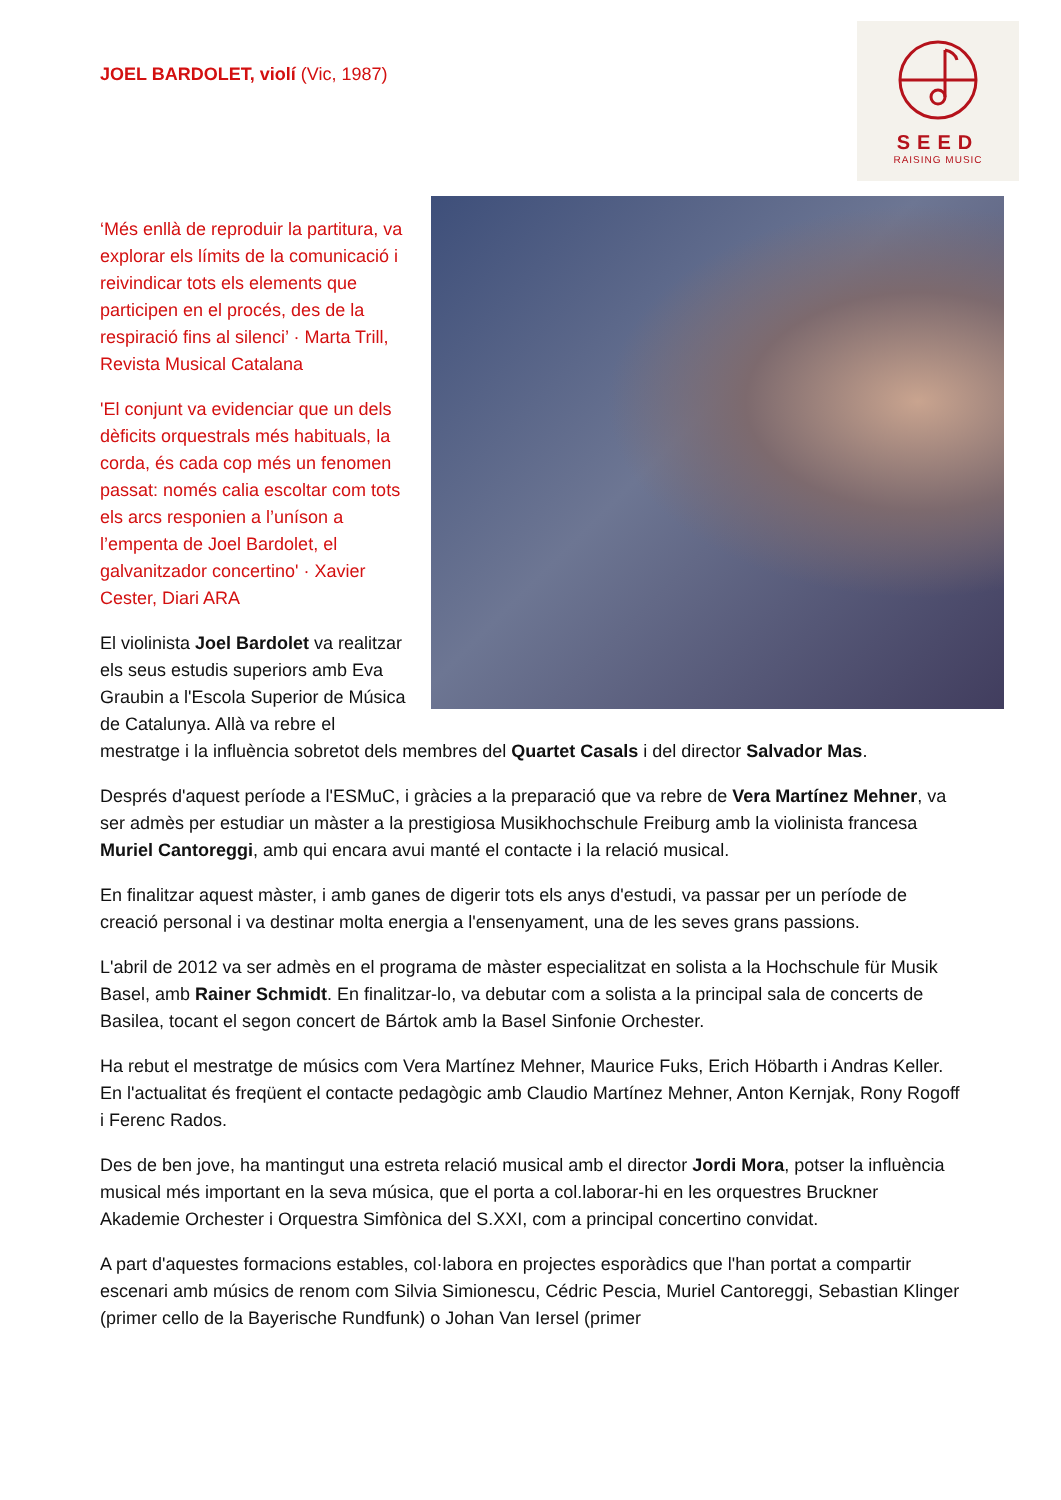SEED
RAISING MUSIC
JOEL BARDOLET, violí (Vic, 1987)
‘Més enllà de reproduir la partitura, va explorar els límits de la comunicació i reivindicar tots els elements que participen en el procés, des de la respiració fins al silenci’ · Marta Trill, Revista Musical Catalana
'El conjunt va evidenciar que un dels dèficits orquestrals més habituals, la corda, és cada cop més un fenomen passat: només calia escoltar com tots els arcs responien a l’uníson a l’empenta de Joel Bardolet, el galvanitzador concertino' · Xavier Cester, Diari ARA
El violinista Joel Bardolet va realitzar els seus estudis superiors amb Eva Graubin a l'Escola Superior de Música de Catalunya. Allà va rebre el mestratge i la influència sobretot dels membres del Quartet Casals i del director Salvador Mas.
Després d'aquest període a l'ESMuC, i gràcies a la preparació que va rebre de Vera Martínez Mehner, va ser admès per estudiar un màster a la prestigiosa Musikhochschule Freiburg amb la violinista francesa Muriel Cantoreggi, amb qui encara avui manté el contacte i la relació musical.
En finalitzar aquest màster, i amb ganes de digerir tots els anys d'estudi, va passar per un període de creació personal i va destinar molta energia a l'ensenyament, una de les seves grans passions.
L'abril de 2012 va ser admès en el programa de màster especialitzat en solista a la Hochschule für Musik Basel, amb Rainer Schmidt. En finalitzar-lo, va debutar com a solista a la principal sala de concerts de Basilea, tocant el segon concert de Bártok amb la Basel Sinfonie Orchester.
Ha rebut el mestratge de músics com Vera Martínez Mehner, Maurice Fuks, Erich Höbarth i Andras Keller. En l'actualitat és freqüent el contacte pedagògic amb Claudio Martínez Mehner, Anton Kernjak, Rony Rogoff i Ferenc Rados.
Des de ben jove, ha mantingut una estreta relació musical amb el director Jordi Mora, potser la influència musical més important en la seva música, que el porta a col.laborar-hi en les orquestres Bruckner Akademie Orchester i Orquestra Simfònica del S.XXI, com a principal concertino convidat.
A part d'aquestes formacions estables, col·labora en projectes esporàdics que l'han portat a compartir escenari amb músics de renom com Silvia Simionescu, Cédric Pescia, Muriel Cantoreggi, Sebastian Klinger (primer cello de la Bayerische Rundfunk) o Johan Van Iersel (primer